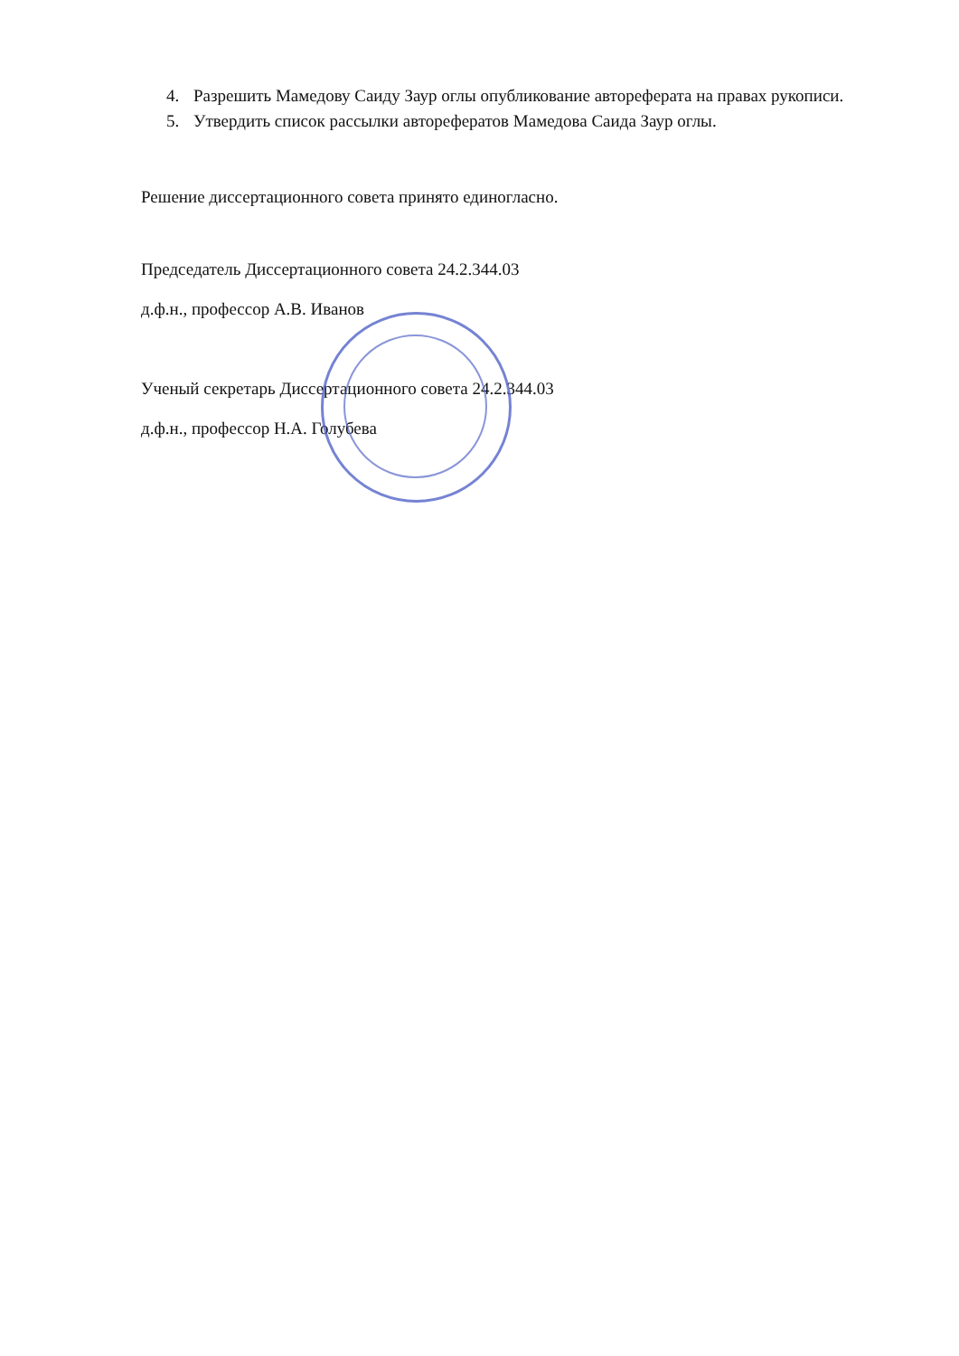4. Разрешить Мамедову Саиду Заур оглы опубликование автореферата на правах рукописи.
5. Утвердить список рассылки авторефератов Мамедова Саида Заур оглы.
Решение диссертационного совета принято единогласно.
Председатель Диссертационного совета 24.2.344.03
д.ф.н., профессор А.В. Иванов
Ученый секретарь Диссертационного совета 24.2.344.03
д.ф.н., профессор Н.А. Голубева